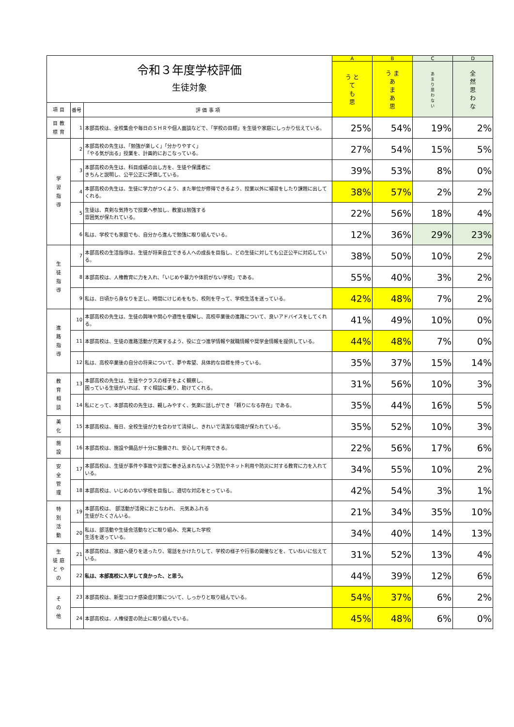| 令和３年度学校評価 生徒対象 | | | A | B | C | D |
| | | | う と て も 思 | う ま あ ま あ 思 | あ ま り 思 わ な い | 全 然 思 わ な |
| 項 目 | 番号 | 評 価 事 項 | | | | |
| 目 教 標 育 | 1 | 本部高校は、全校集会や毎日のＳＨＲや個人面談などで、「学校の目標」を生徒や家庭にしっかり伝えている。 | 25% | 54% | 19% | 2% |
| 学 習 指 導 | 2 | 本部高校の先生は、「勉強が楽しく」「分かりやすく」 「やる気が出る」授業を、計画的におこなっている。 | 27% | 54% | 15% | 5% |
| | 3 | 本部高校の先生は、科目成績の出し方を、生徒や保護者に きちんと説明し、公平公正に評価している。 | 39% | 53% | 8% | 0% |
| | 4 | 本部高校の先生は、生徒に学力がつくよう、また単位が修得できるよう、授業以外に補習をしたり課題に出してくれる。 | 38% | 57% | 2% | 2% |
| | 5 | 生徒は、真剣な気持ちで授業へ参加し、教室は勉強する 雰囲気が保たれている。 | 22% | 56% | 18% | 4% |
| | 6 | 私は、学校でも家庭でも、自分から進んで勉強に取り組んでいる。 | 12% | 36% | 29% | 23% |
| 生 徒 指 導 | 7 | 本部高校の生活指導は、生徒が将来自立できる人への成長を目指し、どの生徒に対しても公正公平に対応している。 | 38% | 50% | 10% | 2% |
| | 8 | 本部高校は、人権教育に力を入れ、「いじめや暴力や体罰がない学校」である。 | 55% | 40% | 3% | 2% |
| | 9 | 私は、日頃から身なりを正し、時間にけじめをもち、校則を守って、学校生活を送っている。 | 42% | 48% | 7% | 2% |
| 進 路 指 導 | 10 | 本部高校の先生は、生徒の興味や関心や適性を理解し、高校卒業後の進路について、良いアドバイスをしてくれる。 | 41% | 49% | 10% | 0% |
| | 11 | 本部高校は、生徒の進路活動が充実するよう、役に立つ進学情報や就職情報や奨学金情報を提供している。 | 44% | 48% | 7% | 0% |
| | 12 | 私は、高校卒業後の自分の将来について、夢や希望、具体的な目標を持っている。 | 35% | 37% | 15% | 14% |
| 教 育 相 談 | 13 | 本部高校の先生は、生徒やクラスの様子をよく観察し、 困っている生徒がいれば、すぐ相談に乗り、助けてくれる。 | 31% | 56% | 10% | 3% |
| | 14 | 私にとって、本部高校の先生は、親しみやすく、気楽に話しができ 「頼りになる存在」である。 | 35% | 44% | 16% | 5% |
| 美 化 | 15 | 本部高校は、毎日、全校生徒が力を合わせて清掃し、きれいで清潔な環境が保たれている。 | 35% | 52% | 10% | 3% |
| 施 設 | 16 | 本部高校は、施設や備品が十分に整備され、安心して利用できる。 | 22% | 56% | 17% | 6% |
| 安 全 管 理 | 17 | 本部高校は、生徒が事件や事故や災害に巻き込まれないよう防犯やネット利用や防災に対する教育に力を入れている。 | 34% | 55% | 10% | 2% |
| | 18 | 本部高校は、いじめのない学校を目指し、適切な対応をとっている。 | 42% | 54% | 3% | 1% |
| 特 別 活 動 | 19 | 本部高校は、 部活動が活発におこなわれ、 元気あふれる 生徒がたくさんいる。 | 21% | 34% | 35% | 10% |
| | 20 | 私は、部活動や生徒会活動などに取り組み、充実した学校 生活を送っている。 | 34% | 40% | 14% | 13% |
| 生 徒 庭 と や の | 21 | 本部高校は、家庭へ便りを送ったり、電話をかけたりして、学校の様子や行事の開催などを、ていねいに伝えている。 | 31% | 52% | 13% | 4% |
| | 22 | 私は、本部高校に入学して良かった、と思う。 | 44% | 39% | 12% | 6% |
| そ の 他 | 23 | 本部高校は、新型コロナ感染症対策について、しっかりと取り組んでいる。 | 54% | 37% | 6% | 2% |
| | 24 | 本部高校は、人権侵害の防止に取り組んでいる。 | 45% | 48% | 6% | 0% |